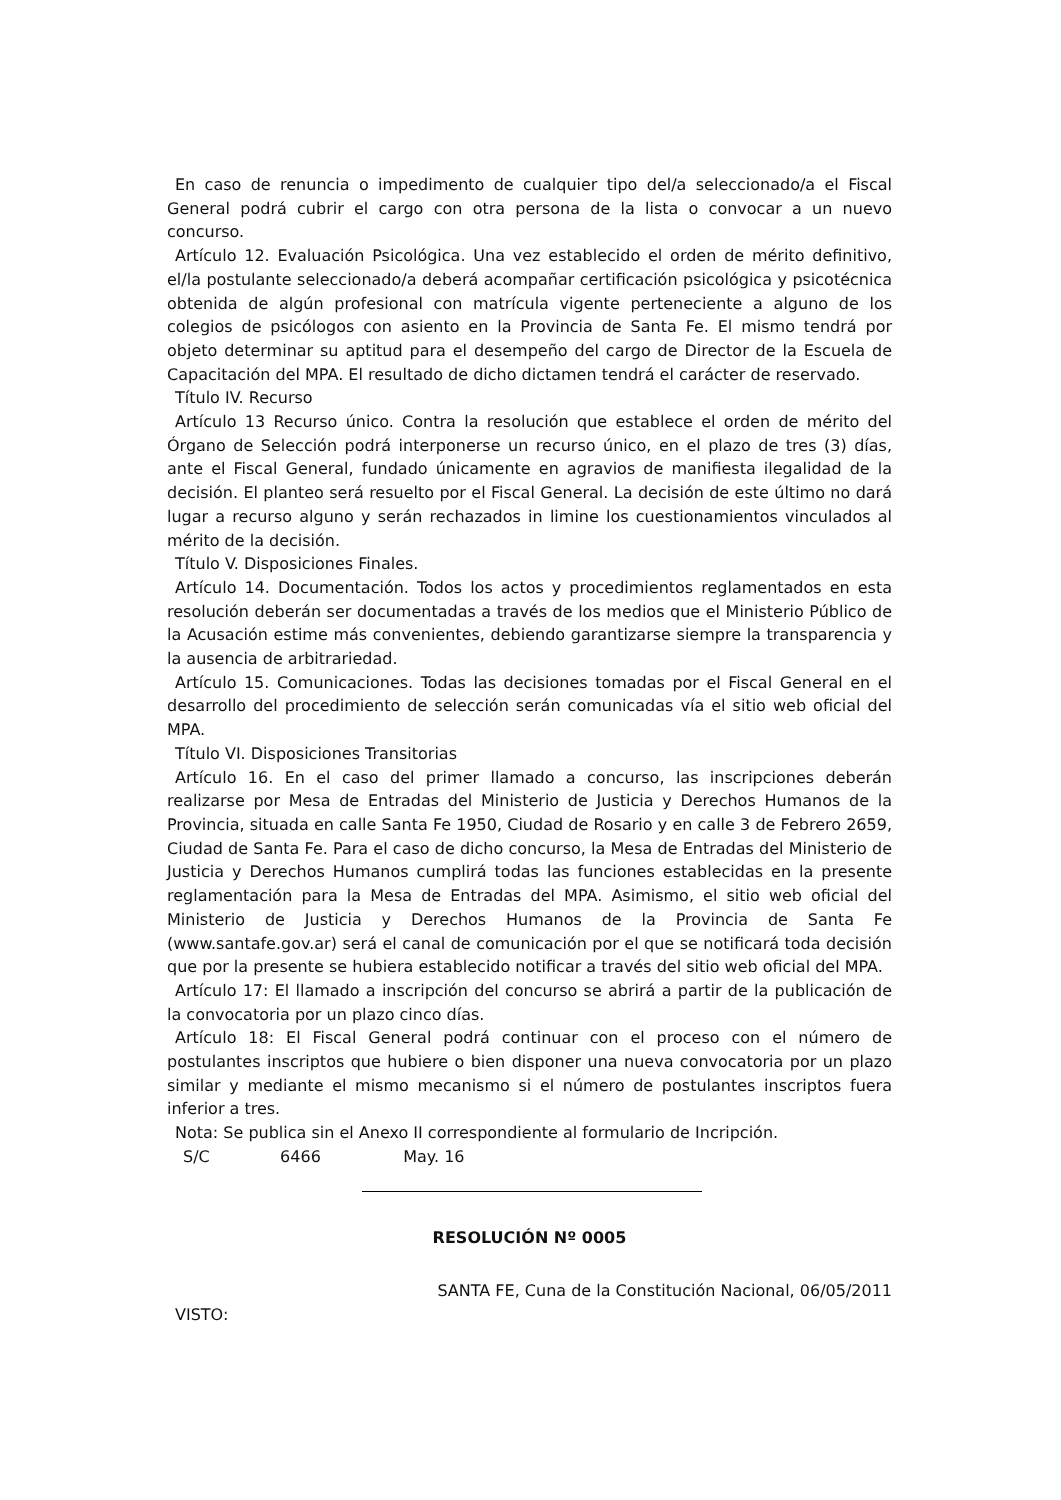En caso de renuncia o impedimento de cualquier tipo del/a seleccionado/a el Fiscal General podrá cubrir el cargo con otra persona de la lista o convocar a un nuevo concurso.
Artículo 12. Evaluación Psicológica. Una vez establecido el orden de mérito definitivo, el/la postulante seleccionado/a deberá acompañar certificación psicológica y psicotécnica obtenida de algún profesional con matrícula vigente perteneciente a alguno de los colegios de psicólogos con asiento en la Provincia de Santa Fe. El mismo tendrá por objeto determinar su aptitud para el desempeño del cargo de Director de la Escuela de Capacitación del MPA. El resultado de dicho dictamen tendrá el carácter de reservado.
Título IV. Recurso
Artículo 13 Recurso único. Contra la resolución que establece el orden de mérito del Órgano de Selección podrá interponerse un recurso único, en el plazo de tres (3) días, ante el Fiscal General, fundado únicamente en agravios de manifiesta ilegalidad de la decisión. El planteo será resuelto por el Fiscal General. La decisión de este último no dará lugar a recurso alguno y serán rechazados in limine los cuestionamientos vinculados al mérito de la decisión.
Título V. Disposiciones Finales.
Artículo 14. Documentación. Todos los actos y procedimientos reglamentados en esta resolución deberán ser documentadas a través de los medios que el Ministerio Público de la Acusación estime más convenientes, debiendo garantizarse siempre la transparencia y la ausencia de arbitrariedad.
Artículo 15. Comunicaciones. Todas las decisiones tomadas por el Fiscal General en el desarrollo del procedimiento de selección serán comunicadas vía el sitio web oficial del MPA.
Título VI. Disposiciones Transitorias
Artículo 16. En el caso del primer llamado a concurso, las inscripciones deberán realizarse por Mesa de Entradas del Ministerio de Justicia y Derechos Humanos de la Provincia, situada en calle Santa Fe 1950, Ciudad de Rosario y en calle 3 de Febrero 2659, Ciudad de Santa Fe. Para el caso de dicho concurso, la Mesa de Entradas del Ministerio de Justicia y Derechos Humanos cumplirá todas las funciones establecidas en la presente reglamentación para la Mesa de Entradas del MPA. Asimismo, el sitio web oficial del Ministerio de Justicia y Derechos Humanos de la Provincia de Santa Fe (www.santafe.gov.ar) será el canal de comunicación por el que se notificará toda decisión que por la presente se hubiera establecido notificar a través del sitio web oficial del MPA.
Artículo 17: El llamado a inscripción del concurso se abrirá a partir de la publicación de la convocatoria por un plazo cinco días.
Artículo 18: El Fiscal General podrá continuar con el proceso con el número de postulantes inscriptos que hubiere o bien disponer una nueva convocatoria por un plazo similar y mediante el mismo mecanismo si el número de postulantes inscriptos fuera inferior a tres.
Nota: Se publica sin el Anexo II correspondiente al formulario de Incripción.
S/C 6466 May. 16
RESOLUCIÓN Nº 0005
SANTA FE, Cuna de la Constitución Nacional, 06/05/2011
VISTO: